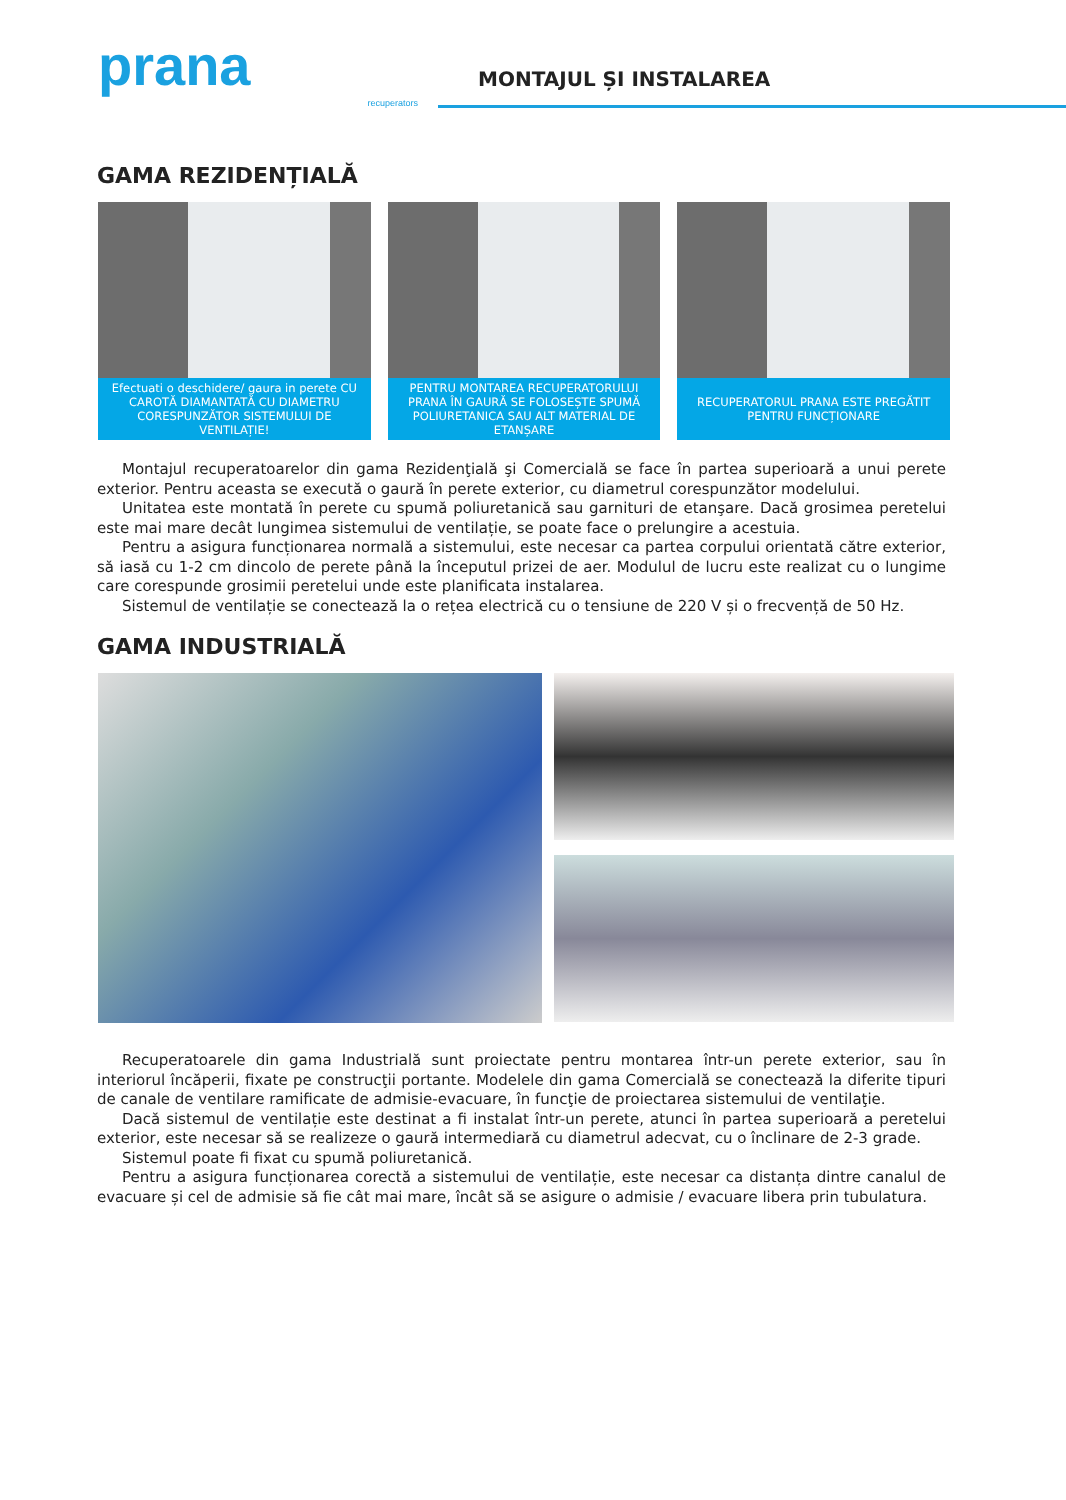prana
recuperators
MONTAJUL ȘI INSTALAREA
GAMA REZIDENȚIALĂ
Efectuati o deschidere/ gaura in perete CU CAROTĂ DIAMANTATĂ CU DIAMETRU CORESPUNZĂTOR SISTEMULUI DE VENTILAȚIE!
PENTRU MONTAREA RECUPERATORULUI PRANA ÎN GAURĂ SE FOLOSEȘTE SPUMĂ POLIURETANICA SAU ALT MATERIAL DE ETANȘARE
RECUPERATORUL PRANA ESTE PREGĂTIT PENTRU FUNCȚIONARE
Montajul recuperatoarelor din gama Rezidenţială şi Comercială se face în partea superioară a unui perete exterior. Pentru aceasta se execută o gaură în perete exterior, cu diametrul corespunzător modelului.
Unitatea este montată în perete cu spumă poliuretanică sau garnituri de etanşare. Dacă grosimea peretelui este mai mare decât lungimea sistemului de ventilație, se poate face o prelungire a acestuia.
Pentru a asigura funcționarea normală a sistemului, este necesar ca partea corpului orientată către exterior, să iasă cu 1-2 cm dincolo de perete până la începutul prizei de aer. Modulul de lucru este realizat cu o lungime care corespunde grosimii peretelui unde este planificata instalarea.
Sistemul de ventilație se conectează la o rețea electrică cu o tensiune de 220 V și o frecvență de 50 Hz.
GAMA INDUSTRIALĂ
Recuperatoarele din gama Industrială sunt proiectate pentru montarea într-un perete exterior, sau în interiorul încăperii, fixate pe construcţii portante. Modelele din gama Comercială se conectează la diferite tipuri de canale de ventilare ramificate de admisie-evacuare, în funcţie de proiectarea sistemului de ventilaţie.
Dacă sistemul de ventilație este destinat a fi instalat într-un perete, atunci în partea superioară a peretelui exterior, este necesar să se realizeze o gaură intermediară cu diametrul adecvat, cu o înclinare de 2-3 grade.
Sistemul poate fi fixat cu spumă poliuretanică.
Pentru a asigura funcționarea corectă a sistemului de ventilație, este necesar ca distanța dintre canalul de evacuare și cel de admisie să fie cât mai mare, încât să se asigure o admisie / evacuare libera prin tubulatura.